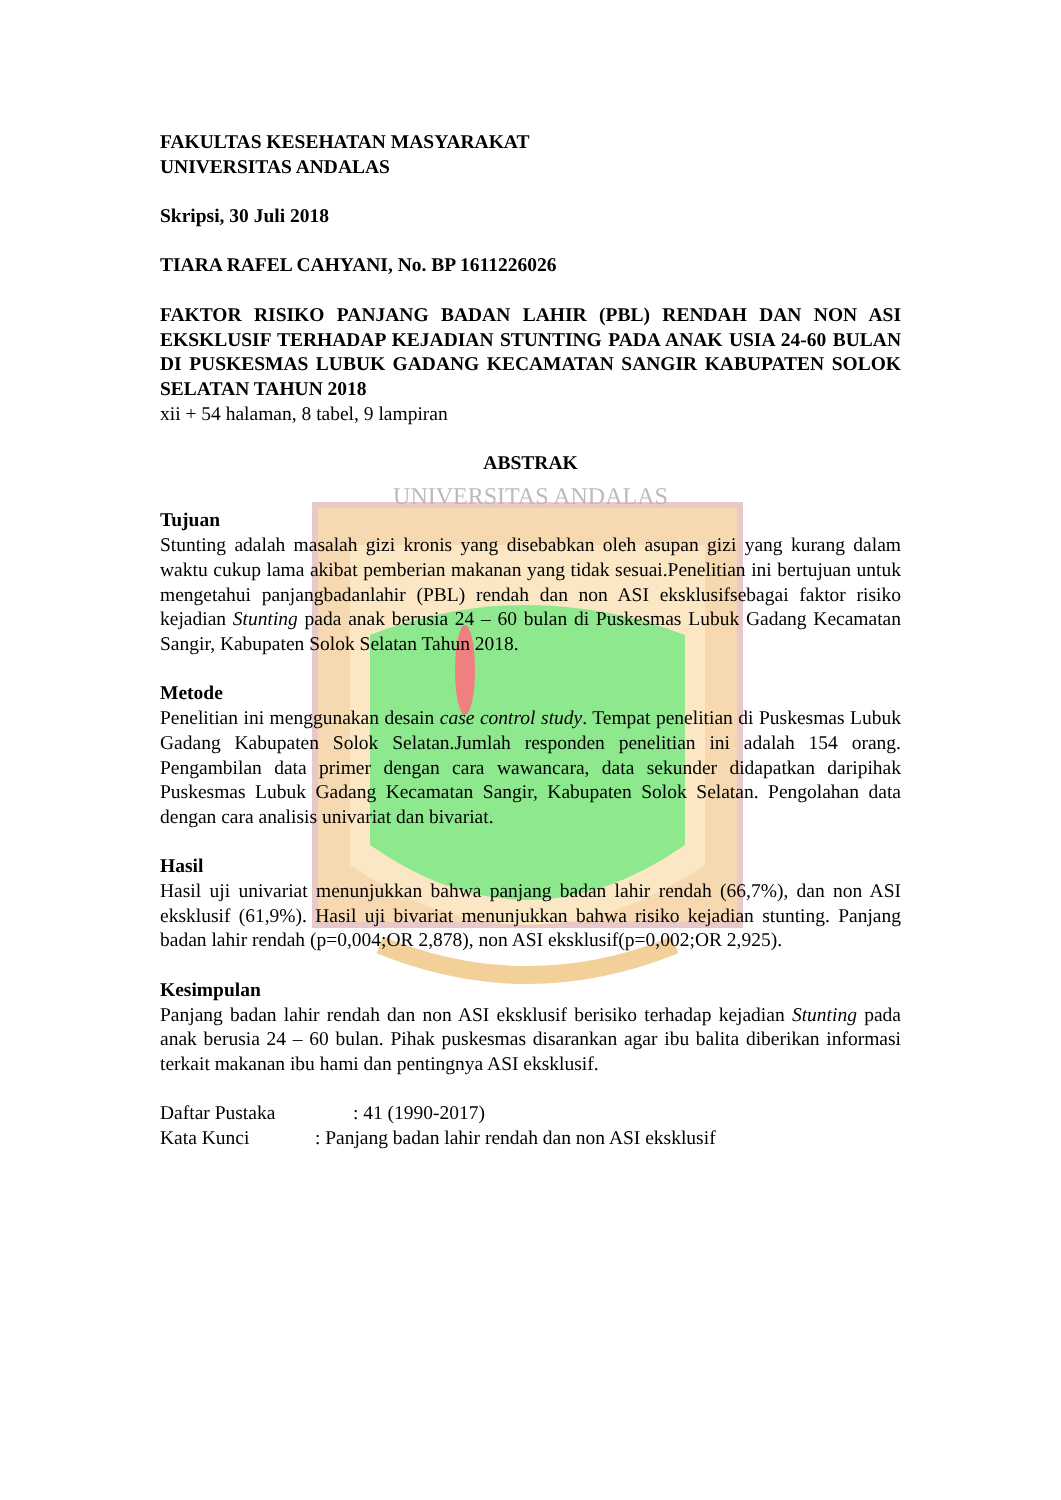FAKULTAS KESEHATAN MASYARAKAT
UNIVERSITAS ANDALAS
Skripsi, 30 Juli 2018
TIARA RAFEL CAHYANI, No. BP 1611226026
FAKTOR RISIKO PANJANG BADAN LAHIR (PBL) RENDAH DAN NON ASI EKSKLUSIF TERHADAP KEJADIAN STUNTING PADA ANAK USIA 24-60 BULAN DI PUSKESMAS LUBUK GADANG KECAMATAN SANGIR KABUPATEN SOLOK SELATAN TAHUN 2018
xii + 54 halaman, 8 tabel, 9 lampiran
ABSTRAK
UNIVERSITAS ANDALAS
Tujuan
Stunting adalah masalah gizi kronis yang disebabkan oleh asupan gizi yang kurang dalam waktu cukup lama akibat pemberian makanan yang tidak sesuai.Penelitian ini bertujuan untuk mengetahui panjangbadanlahir (PBL) rendah dan non ASI eksklusifsebagai faktor risiko kejadian Stunting pada anak berusia 24 – 60 bulan di Puskesmas Lubuk Gadang Kecamatan Sangir, Kabupaten Solok Selatan Tahun 2018.
Metode
Penelitian ini menggunakan desain case control study. Tempat penelitian di Puskesmas Lubuk Gadang Kabupaten Solok Selatan.Jumlah responden penelitian ini adalah 154 orang. Pengambilan data primer dengan cara wawancara, data sekunder didapatkan daripihak Puskesmas Lubuk Gadang Kecamatan Sangir, Kabupaten Solok Selatan. Pengolahan data dengan cara analisis univariat dan bivariat.
Hasil
Hasil uji univariat menunjukkan bahwa panjang badan lahir rendah (66,7%), dan non ASI eksklusif (61,9%). Hasil uji bivariat menunjukkan bahwa risiko kejadian stunting. Panjang badan lahir rendah (p=0,004;OR 2,878), non ASI eksklusif(p=0,002;OR 2,925).
Kesimpulan
Panjang badan lahir rendah dan non ASI eksklusif berisiko terhadap kejadian Stunting pada anak berusia 24 – 60 bulan. Pihak puskesmas disarankan agar ibu balita diberikan informasi terkait makanan ibu hami dan pentingnya ASI eksklusif.
Daftar Pustaka : 41 (1990-2017)
Kata Kunci : Panjang badan lahir rendah dan non ASI eksklusif